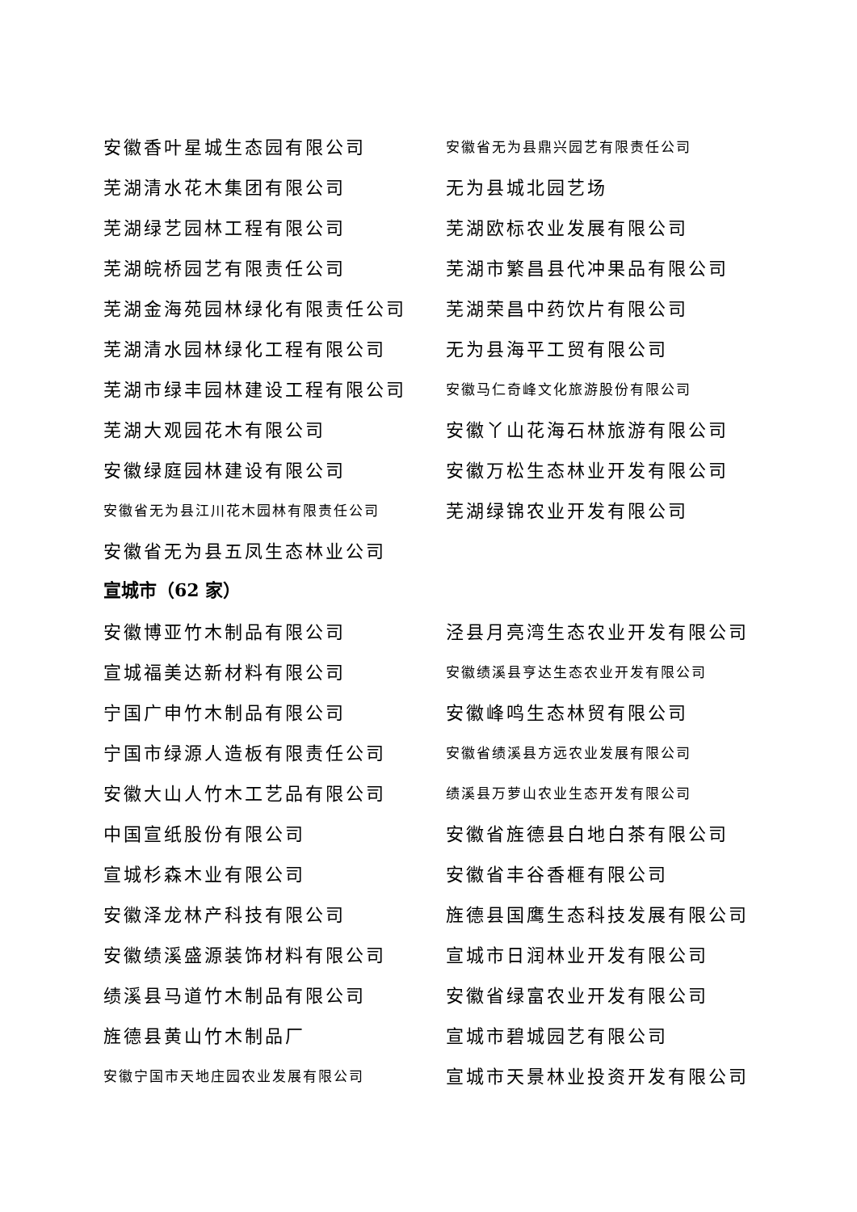安徽香叶星城生态园有限公司
安徽省无为县鼎兴园艺有限责任公司
芜湖清水花木集团有限公司 无为县城北园艺场
芜湖绿艺园林工程有限公司 芜湖欧标农业发展有限公司
芜湖皖桥园艺有限责任公司 芜湖市繁昌县代冲果品有限公司
芜湖金海苑园林绿化有限责任公司 芜湖荣昌中药饮片有限公司
芜湖清水园林绿化工程有限公司 无为县海平工贸有限公司
芜湖市绿丰园林建设工程有限公司
安徽马仁奇峰文化旅游股份有限公司
芜湖大观园花木有限公司 安徽丫山花海石林旅游有限公司
安徽绿庭园林建设有限公司 安徽万松生态林业开发有限公司
安徽省无为县江川花木园林有限责任公司
芜湖绿锦农业开发有限公司
安徽省无为县五凤生态林业公司
宣城市（62 家）
安徽博亚竹木制品有限公司 泾县月亮湾生态农业开发有限公司
宣城福美达新材料有限公司
安徽绩溪县亨达生态农业开发有限公司
宁国广申竹木制品有限公司 安徽峰鸣生态林贸有限公司
宁国市绿源人造板有限责任公司
安徽省绩溪县方远农业发展有限公司
安徽大山人竹木工艺品有限公司
绩溪县万萝山农业生态开发有限公司
中国宣纸股份有限公司 安徽省旌德县白地白茶有限公司
宣城杉森木业有限公司 安徽省丰谷香榧有限公司
安徽泽龙林产科技有限公司 旌德县国鹰生态科技发展有限公司
安徽绩溪盛源装饰材料有限公司 宣城市日润林业开发有限公司
绩溪县马道竹木制品有限公司 安徽省绿富农业开发有限公司
旌德县黄山竹木制品厂 宣城市碧城园艺有限公司
安徽宁国市天地庄园农业发展有限公司
宣城市天景林业投资开发有限公司